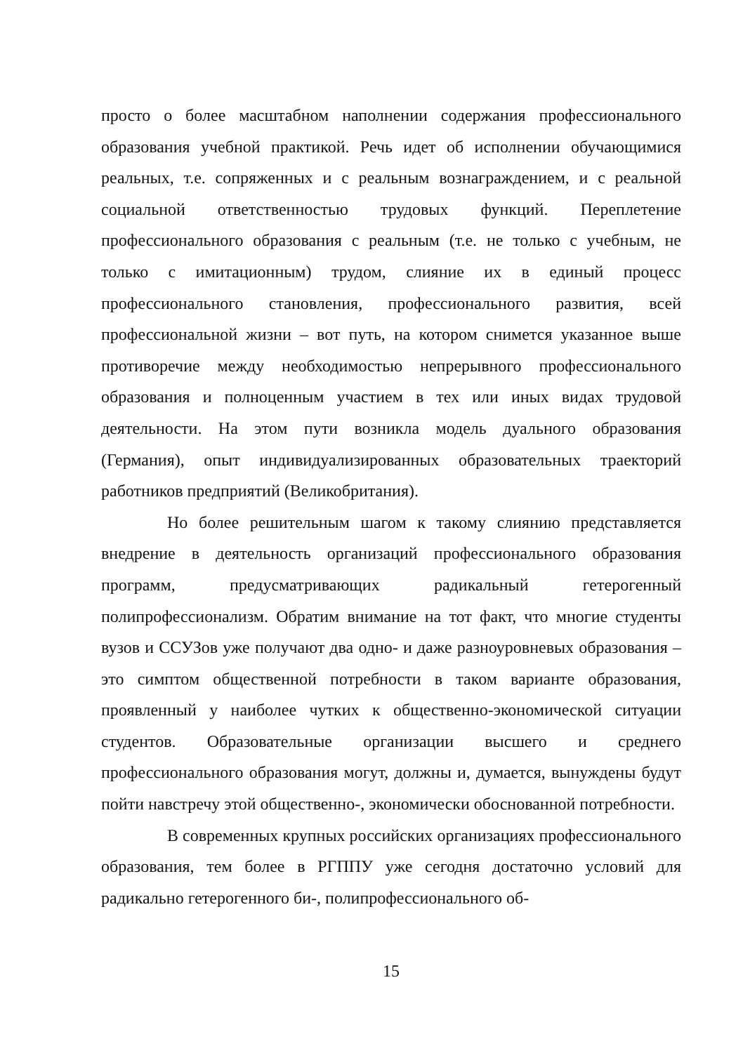просто о более масштабном наполнении содержания профессионального образования учебной практикой. Речь идет об исполнении обучающимися реальных, т.е. сопряженных и с реальным вознаграждением, и с реальной социальной ответственностью трудовых функций. Переплетение профессионального образования с реальным (т.е. не только с учебным, не только с имитационным) трудом, слияние их в единый процесс профессионального становления, профессионального развития, всей профессиональной жизни – вот путь, на котором снимется указанное выше противоречие между необходимостью непрерывного профессионального образования и полноценным участием в тех или иных видах трудовой деятельности. На этом пути возникла модель дуального образования (Германия), опыт индивидуализированных образовательных траекторий работников предприятий (Великобритания).
Но более решительным шагом к такому слиянию представляется внедрение в деятельность организаций профессионального образования программ, предусматривающих радикальный гетерогенный полипрофессионализм. Обратим внимание на тот факт, что многие студенты вузов и ССУЗов уже получают два одно- и даже разноуровневых образования – это симптом общественной потребности в таком варианте образования, проявленный у наиболее чутких к общественно-экономической ситуации студентов. Образовательные организации высшего и среднего профессионального образования могут, должны и, думается, вынуждены будут пойти навстречу этой общественно-, экономически обоснованной потребности.
В современных крупных российских организациях профессионального образования, тем более в РГППУ уже сегодня достаточно условий для радикально гетерогенного би-, полипрофессионального об-
15